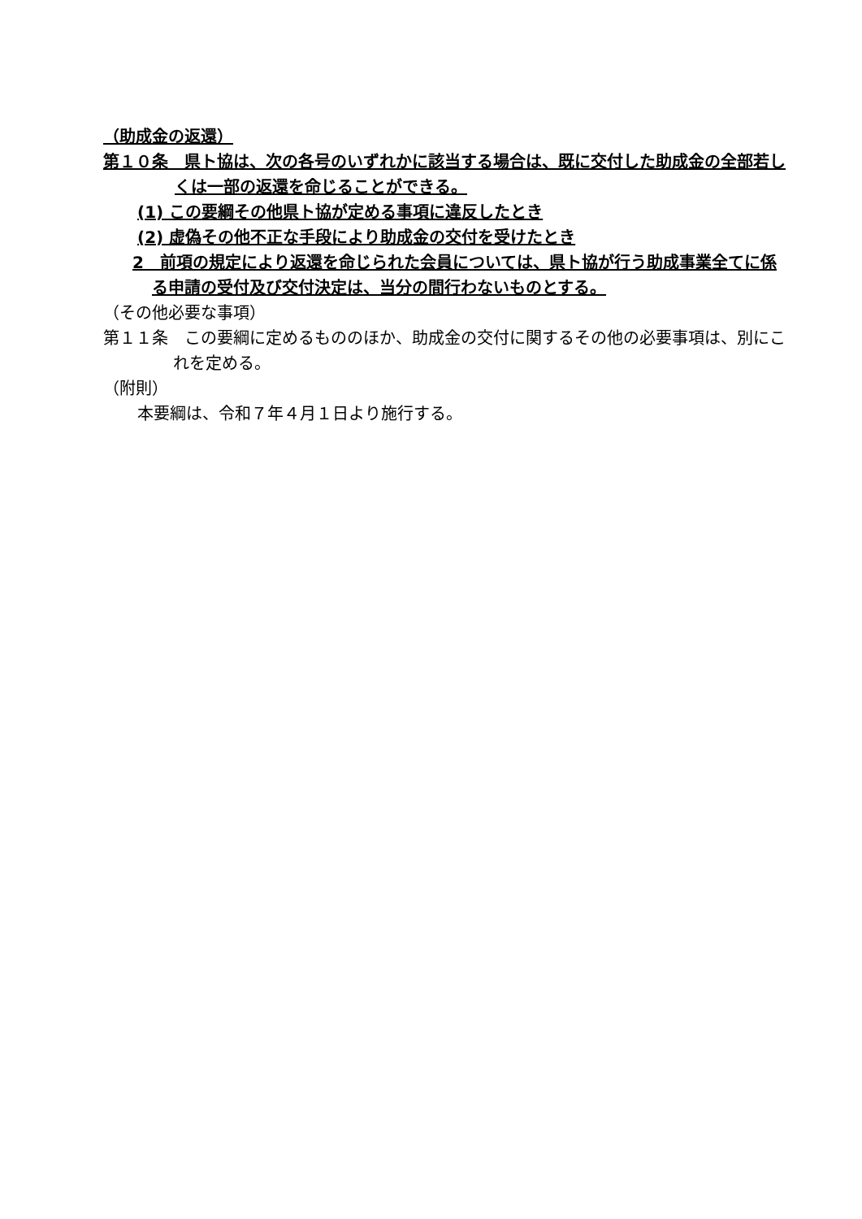（助成金の返還）
第１０条　県ト協は、次の各号のいずれかに該当する場合は、既に交付した助成金の全部若しくは一部の返還を命じることができる。
(1) この要綱その他県ト協が定める事項に違反したとき
(2) 虚偽その他不正な手段により助成金の交付を受けたとき
2　前項の規定により返還を命じられた会員については、県ト協が行う助成事業全てに係る申請の受付及び交付決定は、当分の間行わないものとする。
（その他必要な事項）
第１１条　この要綱に定めるもののほか、助成金の交付に関するその他の必要事項は、別にこれを定める。
（附則）
本要綱は、令和７年４月１日より施行する。